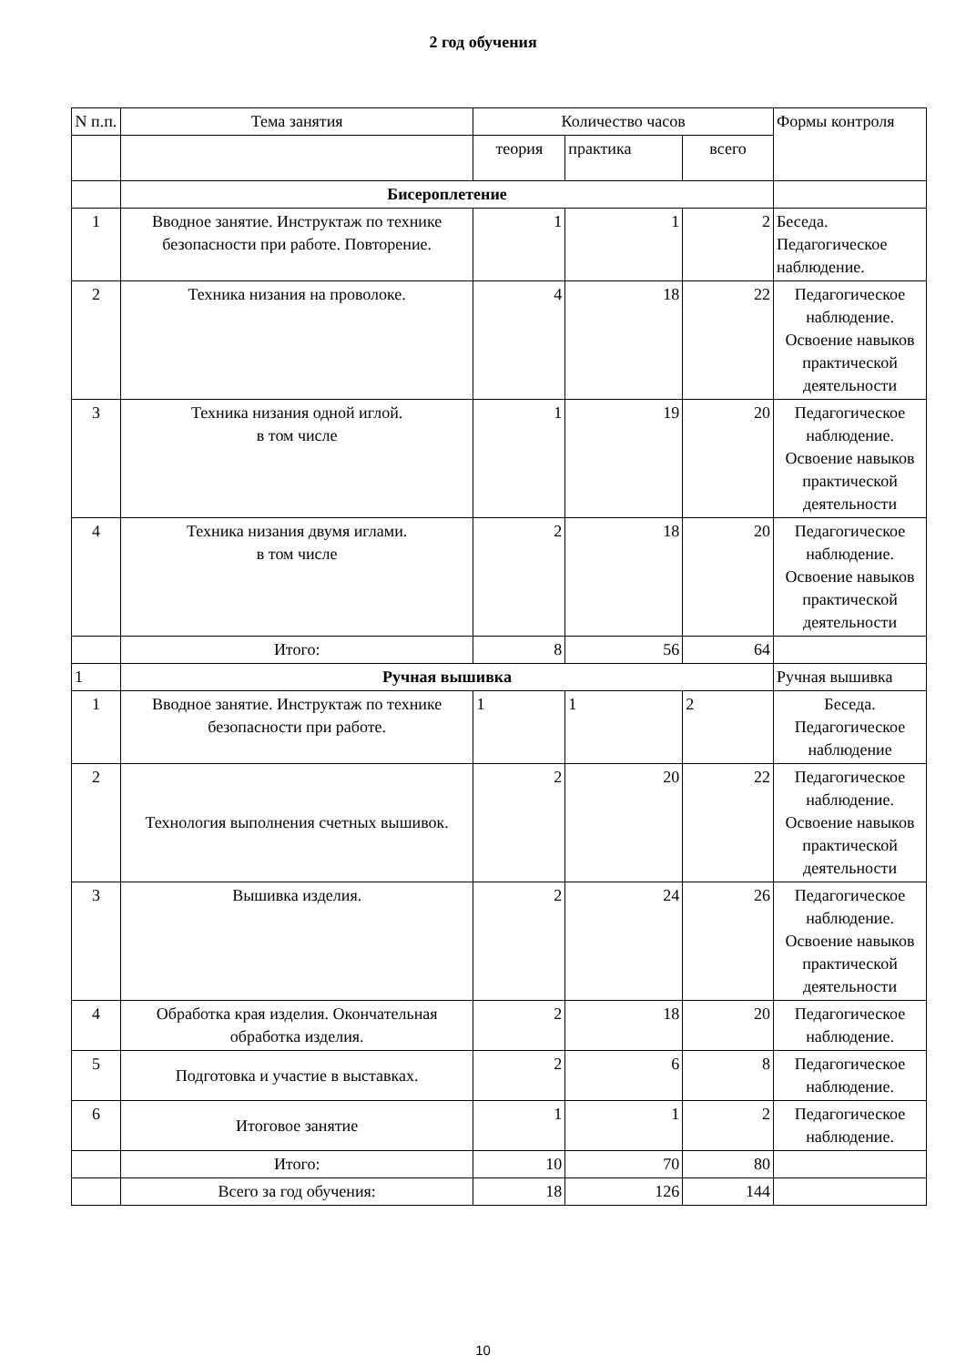2 год обучения
| N п.п. | Тема занятия | Количество часов | | | Формы контроля |
| --- | --- | --- | --- | --- | --- |
| | | теория | практика | всего | |
| | Бисероплетение | | | | |
| 1 | Вводное занятие. Инструктаж по технике безопасности при работе. Повторение. | 1 | 1 | 2 | Беседа. Педагогическое наблюдение. |
| 2 | Техника низания на проволоке. | 4 | 18 | 22 | Педагогическое наблюдение. Освоение навыков практической деятельности |
| 3 | Техника низания одной иглой. в том числе | 1 | 19 | 20 | Педагогическое наблюдение. Освоение навыков практической деятельности |
| 4 | Техника низания двумя иглами. в том числе | 2 | 18 | 20 | Педагогическое наблюдение. Освоение навыков практической деятельности |
| | Итого: | 8 | 56 | 64 | |
| 1 | Ручная вышивка | | | | Ручная вышивка |
| 1 | Вводное занятие. Инструктаж по технике безопасности при работе. | 1 | 1 | 2 | Беседа. Педагогическое наблюдение |
| 2 | Технология выполнения счетных вышивок. | 2 | 20 | 22 | Педагогическое наблюдение. Освоение навыков практической деятельности |
| 3 | Вышивка изделия. | 2 | 24 | 26 | Педагогическое наблюдение. Освоение навыков практической деятельности |
| 4 | Обработка края изделия. Окончательная обработка изделия. | 2 | 18 | 20 | Педагогическое наблюдение. |
| 5 | Подготовка и участие в выставках. | 2 | 6 | 8 | Педагогическое наблюдение. |
| 6 | Итоговое занятие | 1 | 1 | 2 | Педагогическое наблюдение. |
| | Итого: | 10 | 70 | 80 | |
| | Всего за год обучения: | 18 | 126 | 144 | |
10